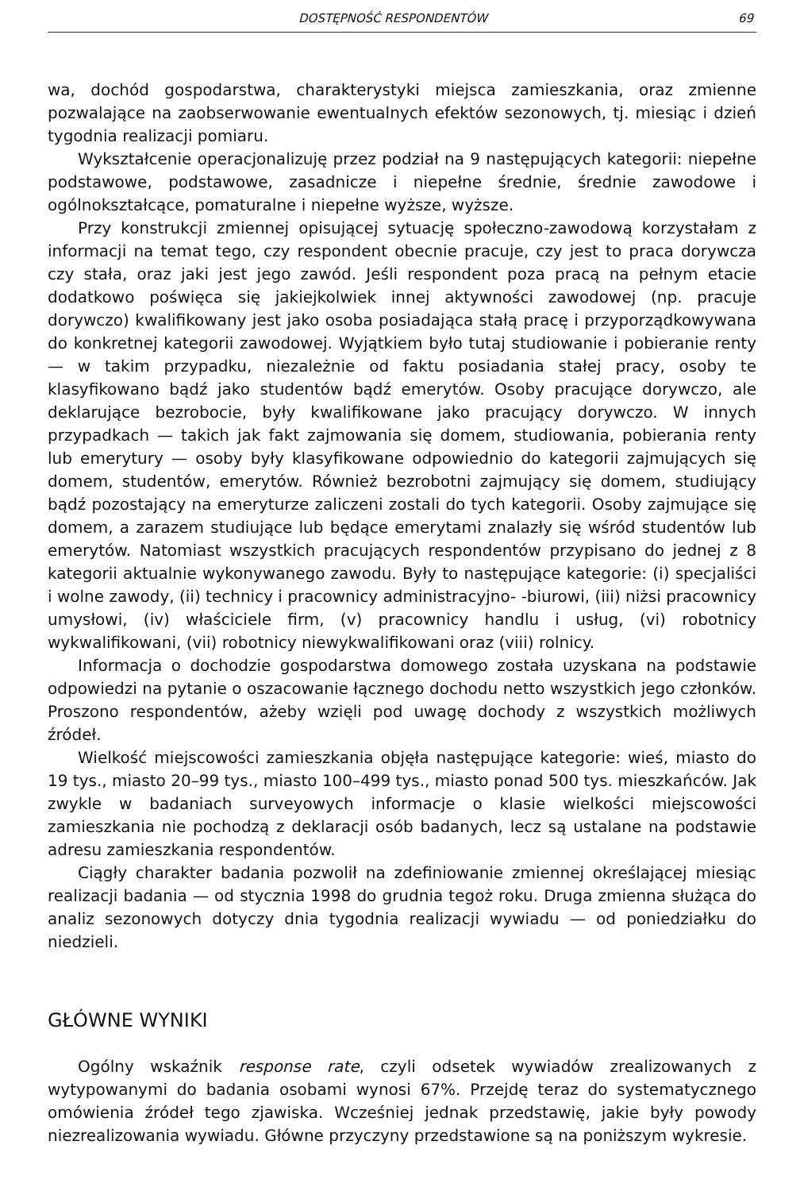DOSTĘPNOŚĆ RESPONDENTÓW 69
wa, dochód gospodarstwa, charakterystyki miejsca zamieszkania, oraz zmienne pozwalające na zaobserwowanie ewentualnych efektów sezonowych, tj. miesiąc i dzień tygodnia realizacji pomiaru.
Wykształcenie operacjonalizuję przez podział na 9 następujących kategorii: niepełne podstawowe, podstawowe, zasadnicze i niepełne średnie, średnie zawodowe i ogólnokształcące, pomaturalne i niepełne wyższe, wyższe.
Przy konstrukcji zmiennej opisującej sytuację społeczno-zawodową korzystałam z informacji na temat tego, czy respondent obecnie pracuje, czy jest to praca dorywcza czy stała, oraz jaki jest jego zawód. Jeśli respondent poza pracą na pełnym etacie dodatkowo poświęca się jakiejkolwiek innej aktywności zawodowej (np. pracuje dorywczo) kwalifikowany jest jako osoba posiadająca stałą pracę i przyporządkowywana do konkretnej kategorii zawodowej. Wyjątkiem było tutaj studiowanie i pobieranie renty — w takim przypadku, niezależnie od faktu posiadania stałej pracy, osoby te klasyfikowano bądź jako studentów bądź emerytów. Osoby pracujące dorywczo, ale deklarujące bezrobocie, były kwalifikowane jako pracujący dorywczo. W innych przypadkach — takich jak fakt zajmowania się domem, studiowania, pobierania renty lub emerytury — osoby były klasyfikowane odpowiednio do kategorii zajmujących się domem, studentów, emerytów. Również bezrobotni zajmujący się domem, studiujący bądź pozostający na emeryturze zaliczeni zostali do tych kategorii. Osoby zajmujące się domem, a zarazem studiujące lub będące emerytami znalazły się wśród studentów lub emerytów. Natomiast wszystkich pracujących respondentów przypisano do jednej z 8 kategorii aktualnie wykonywanego zawodu. Były to następujące kategorie: (i) specjaliści i wolne zawody, (ii) technicy i pracownicy administracyjno- -biurowi, (iii) niżsi pracownicy umysłowi, (iv) właściciele firm, (v) pracownicy handlu i usług, (vi) robotnicy wykwalifikowani, (vii) robotnicy niewykwalifikowani oraz (viii) rolnicy.
Informacja o dochodzie gospodarstwa domowego została uzyskana na podstawie odpowiedzi na pytanie o oszacowanie łącznego dochodu netto wszystkich jego członków. Proszono respondentów, ażeby wzięli pod uwagę dochody z wszystkich możliwych źródeł.
Wielkość miejscowości zamieszkania objęła następujące kategorie: wieś, miasto do 19 tys., miasto 20–99 tys., miasto 100–499 tys., miasto ponad 500 tys. mieszkańców. Jak zwykle w badaniach surveyowych informacje o klasie wielkości miejscowości zamieszkania nie pochodzą z deklaracji osób badanych, lecz są ustalane na podstawie adresu zamieszkania respondentów.
Ciągły charakter badania pozwolił na zdefiniowanie zmiennej określającej miesiąc realizacji badania — od stycznia 1998 do grudnia tegoż roku. Druga zmienna służąca do analiz sezonowych dotyczy dnia tygodnia realizacji wywiadu — od poniedziałku do niedzieli.
GŁÓWNE WYNIKI
Ogólny wskaźnik response rate, czyli odsetek wywiadów zrealizowanych z wytypowanymi do badania osobami wynosi 67%. Przejdę teraz do systematycznego omówienia źródeł tego zjawiska. Wcześniej jednak przedstawię, jakie były powody niezrealizowania wywiadu. Główne przyczyny przedstawione są na poniższym wykresie.